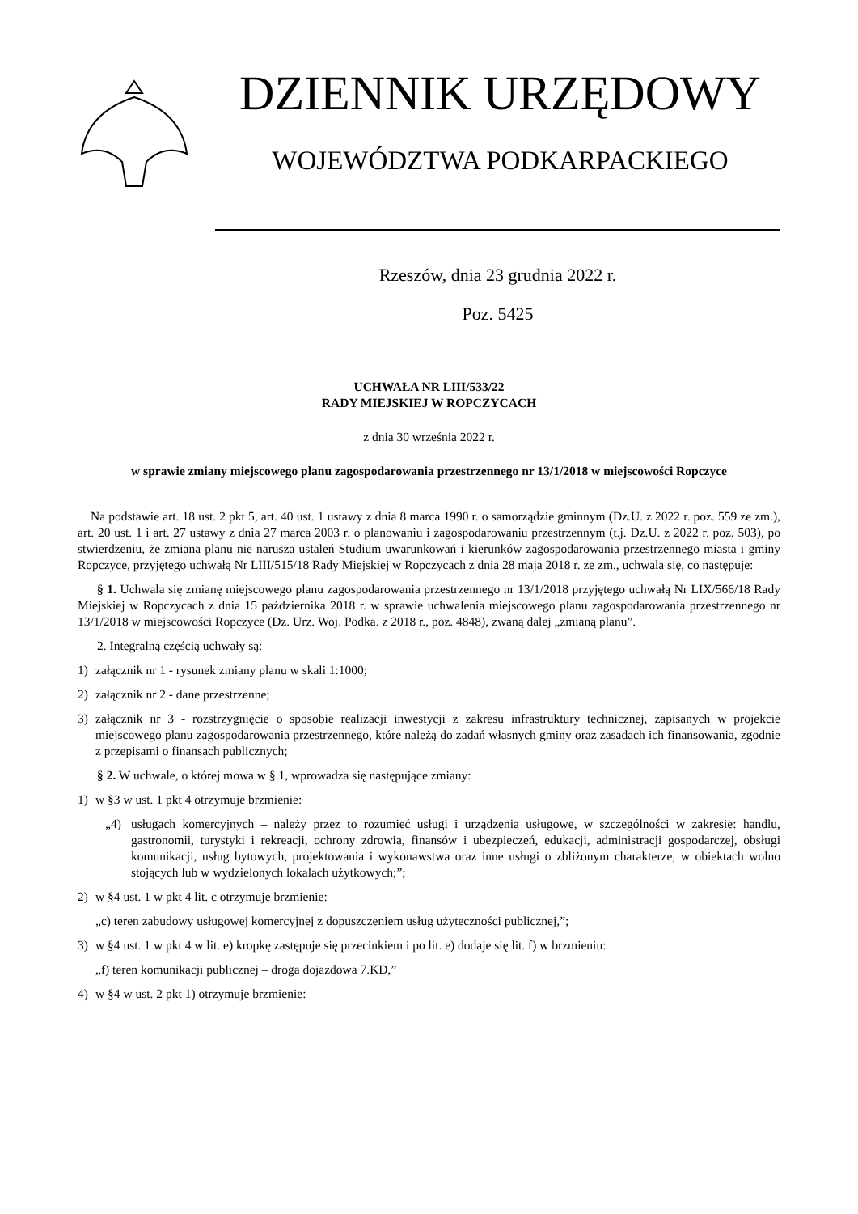DZIENNIK URZĘDOWY
WOJEWÓDZTWA PODKARPACKIEGO
Rzeszów, dnia 23 grudnia 2022 r.
Poz. 5425
UCHWAŁA NR LIII/533/22
RADY MIEJSKIEJ W ROPCZYCACH
z dnia 30 września 2022 r.
w sprawie zmiany miejscowego planu zagospodarowania przestrzennego nr 13/1/2018 w miejscowości Ropczyce
Na podstawie art. 18 ust. 2 pkt 5, art. 40 ust. 1 ustawy z dnia 8 marca 1990 r. o samorządzie gminnym (Dz.U. z 2022 r. poz. 559 ze zm.), art. 20 ust. 1 i art. 27 ustawy z dnia 27 marca 2003 r. o planowaniu i zagospodarowaniu przestrzennym (t.j. Dz.U. z 2022 r. poz. 503), po stwierdzeniu, że zmiana planu nie narusza ustaleń Studium uwarunkowań i kierunków zagospodarowania przestrzennego miasta i gminy Ropczyce, przyjętego uchwałą Nr LIII/515/18 Rady Miejskiej w Ropczycach z dnia 28 maja 2018 r. ze zm., uchwala się, co następuje:
§ 1. Uchwala się zmianę miejscowego planu zagospodarowania przestrzennego nr 13/1/2018 przyjętego uchwałą Nr LIX/566/18 Rady Miejskiej w Ropczycach z dnia 15 października 2018 r. w sprawie uchwalenia miejscowego planu zagospodarowania przestrzennego nr 13/1/2018 w miejscowości Ropczyce (Dz. Urz. Woj. Podka. z 2018 r., poz. 4848), zwaną dalej „zmianą planu”.
2. Integralną częścią uchwały są:
1) załącznik nr 1 - rysunek zmiany planu w skali 1:1000;
2) załącznik nr 2 - dane przestrzenne;
3) załącznik nr 3 - rozstrzygnięcie o sposobie realizacji inwestycji z zakresu infrastruktury technicznej, zapisanych w projekcie miejscowego planu zagospodarowania przestrzennego, które należą do zadań własnych gminy oraz zasadach ich finansowania, zgodnie z przepisami o finansach publicznych;
§ 2. W uchwale, o której mowa w § 1, wprowadza się następujące zmiany:
1) w §3 w ust. 1 pkt 4 otrzymuje brzmienie:
„4) usługach komercyjnych – należy przez to rozumieć usługi i urządzenia usługowe, w szczególności w zakresie: handlu, gastronomii, turystyki i rekreacji, ochrony zdrowia, finansów i ubezpieczeń, edukacji, administracji gospodarczej, obsługi komunikacji, usług bytowych, projektowania i wykonawstwa oraz inne usługi o zbliżonym charakterze, w obiektach wolno stojących lub w wydzielonych lokalach użytkowych;”;
2) w §4 ust. 1 w pkt 4 lit. c otrzymuje brzmienie:
„c) teren zabudowy usługowej komercyjnej z dopuszczeniem usług użyteczności publicznej,”;
3) w §4 ust. 1 w pkt 4 w lit. e) kropkę zastępuje się przecinkiem i po lit. e) dodaje się lit. f) w brzmieniu:
„f) teren komunikacji publicznej – droga dojazdowa 7.KD,”
4) w §4 w ust. 2 pkt 1) otrzymuje brzmienie: